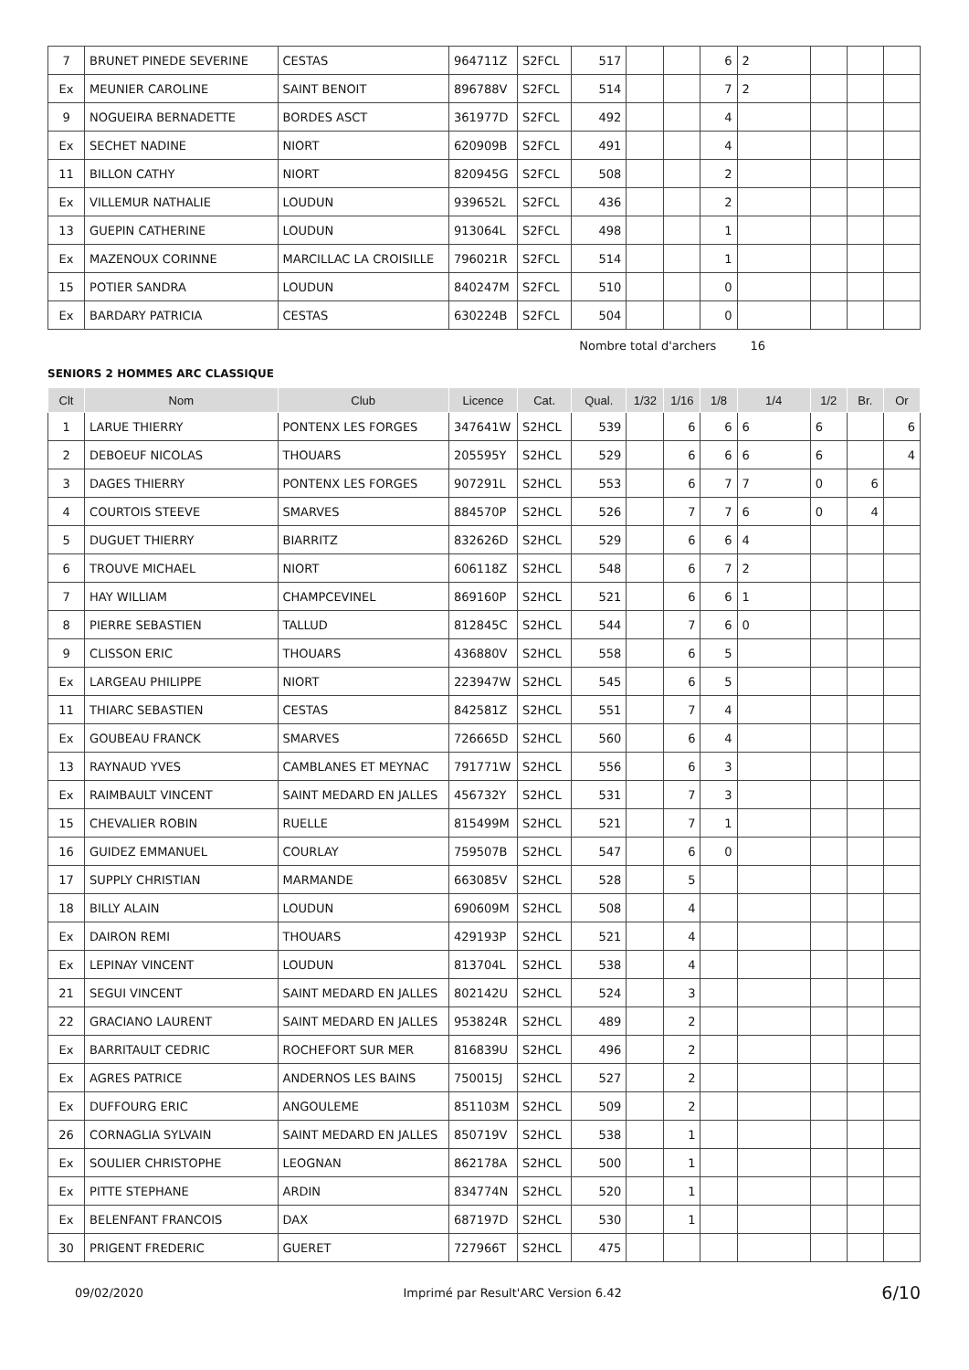| 7 | BRUNET PINEDE SEVERINE | CESTAS | 964711Z | S2FCL | 517 | | | 6 | 2 | | | |
| Ex | MEUNIER CAROLINE | SAINT BENOIT | 896788V | S2FCL | 514 | | | 7 | 2 | | | |
| 9 | NOGUEIRA BERNADETTE | BORDES ASCT | 361977D | S2FCL | 492 | | | 4 | | | | |
| Ex | SECHET NADINE | NIORT | 620909B | S2FCL | 491 | | | 4 | | | | |
| 11 | BILLON CATHY | NIORT | 820945G | S2FCL | 508 | | | 2 | | | | |
| Ex | VILLEMUR NATHALIE | LOUDUN | 939652L | S2FCL | 436 | | | 2 | | | | |
| 13 | GUEPIN CATHERINE | LOUDUN | 913064L | S2FCL | 498 | | | 1 | | | | |
| Ex | MAZENOUX CORINNE | MARCILLAC LA CROISILLE | 796021R | S2FCL | 514 | | | 1 | | | | |
| 15 | POTIER SANDRA | LOUDUN | 840247M | S2FCL | 510 | | | 0 | | | | |
| Ex | BARDARY PATRICIA | CESTAS | 630224B | S2FCL | 504 | | | 0 | | | | |
Nombre total d'archers 16
SENIORS 2 HOMMES ARC CLASSIQUE
| Clt | Nom | Club | Licence | Cat. | Qual. | 1/32 | 1/16 | 1/8 | 1/4 | 1/2 | Br. | Or |
| --- | --- | --- | --- | --- | --- | --- | --- | --- | --- | --- | --- | --- |
| 1 | LARUE THIERRY | PONTENX LES FORGES | 347641W | S2HCL | 539 | | 6 | 6 | 6 | 6 | | 6 |
| 2 | DEBOEUF NICOLAS | THOUARS | 205595Y | S2HCL | 529 | | 6 | 6 | 6 | 6 | | 4 |
| 3 | DAGES THIERRY | PONTENX LES FORGES | 907291L | S2HCL | 553 | | 6 | 7 | 7 | 0 | 6 | |
| 4 | COURTOIS STEEVE | SMARVES | 884570P | S2HCL | 526 | | 7 | 7 | 6 | 0 | 4 | |
| 5 | DUGUET THIERRY | BIARRITZ | 832626D | S2HCL | 529 | | 6 | 6 | 4 | | | |
| 6 | TROUVE MICHAEL | NIORT | 606118Z | S2HCL | 548 | | 6 | 7 | 2 | | | |
| 7 | HAY WILLIAM | CHAMPCEVINEL | 869160P | S2HCL | 521 | | 6 | 6 | 1 | | | |
| 8 | PIERRE SEBASTIEN | TALLUD | 812845C | S2HCL | 544 | | 7 | 6 | 0 | | | |
| 9 | CLISSON ERIC | THOUARS | 436880V | S2HCL | 558 | | 6 | 5 | | | | |
| Ex | LARGEAU PHILIPPE | NIORT | 223947W | S2HCL | 545 | | 6 | 5 | | | | |
| 11 | THIARC SEBASTIEN | CESTAS | 842581Z | S2HCL | 551 | | 7 | 4 | | | | |
| Ex | GOUBEAU FRANCK | SMARVES | 726665D | S2HCL | 560 | | 6 | 4 | | | | |
| 13 | RAYNAUD YVES | CAMBLANES ET MEYNAC | 791771W | S2HCL | 556 | | 6 | 3 | | | | |
| Ex | RAIMBAULT VINCENT | SAINT MEDARD EN JALLES | 456732Y | S2HCL | 531 | | 7 | 3 | | | | |
| 15 | CHEVALIER ROBIN | RUELLE | 815499M | S2HCL | 521 | | 7 | 1 | | | | |
| 16 | GUIDEZ EMMANUEL | COURLAY | 759507B | S2HCL | 547 | | 6 | 0 | | | | |
| 17 | SUPPLY CHRISTIAN | MARMANDE | 663085V | S2HCL | 528 | | 5 | | | | | |
| 18 | BILLY ALAIN | LOUDUN | 690609M | S2HCL | 508 | | 4 | | | | | |
| Ex | DAIRON REMI | THOUARS | 429193P | S2HCL | 521 | | 4 | | | | | |
| Ex | LEPINAY VINCENT | LOUDUN | 813704L | S2HCL | 538 | | 4 | | | | | |
| 21 | SEGUI VINCENT | SAINT MEDARD EN JALLES | 802142U | S2HCL | 524 | | 3 | | | | | |
| 22 | GRACIANO LAURENT | SAINT MEDARD EN JALLES | 953824R | S2HCL | 489 | | 2 | | | | | |
| Ex | BARRITAULT CEDRIC | ROCHEFORT SUR MER | 816839U | S2HCL | 496 | | 2 | | | | | |
| Ex | AGRES PATRICE | ANDERNOS LES BAINS | 750015J | S2HCL | 527 | | 2 | | | | | |
| Ex | DUFFOURG ERIC | ANGOULEME | 851103M | S2HCL | 509 | | 2 | | | | | |
| 26 | CORNAGLIA SYLVAIN | SAINT MEDARD EN JALLES | 850719V | S2HCL | 538 | | 1 | | | | | |
| Ex | SOULIER CHRISTOPHE | LEOGNAN | 862178A | S2HCL | 500 | | 1 | | | | | |
| Ex | PITTE STEPHANE | ARDIN | 834774N | S2HCL | 520 | | 1 | | | | | |
| Ex | BELENFANT FRANCOIS | DAX | 687197D | S2HCL | 530 | | 1 | | | | | |
| 30 | PRIGENT FREDERIC | GUERET | 727966T | S2HCL | 475 | | | | | | | |
09/02/2020 Imprimé par Result'ARC Version 6.42 6/10